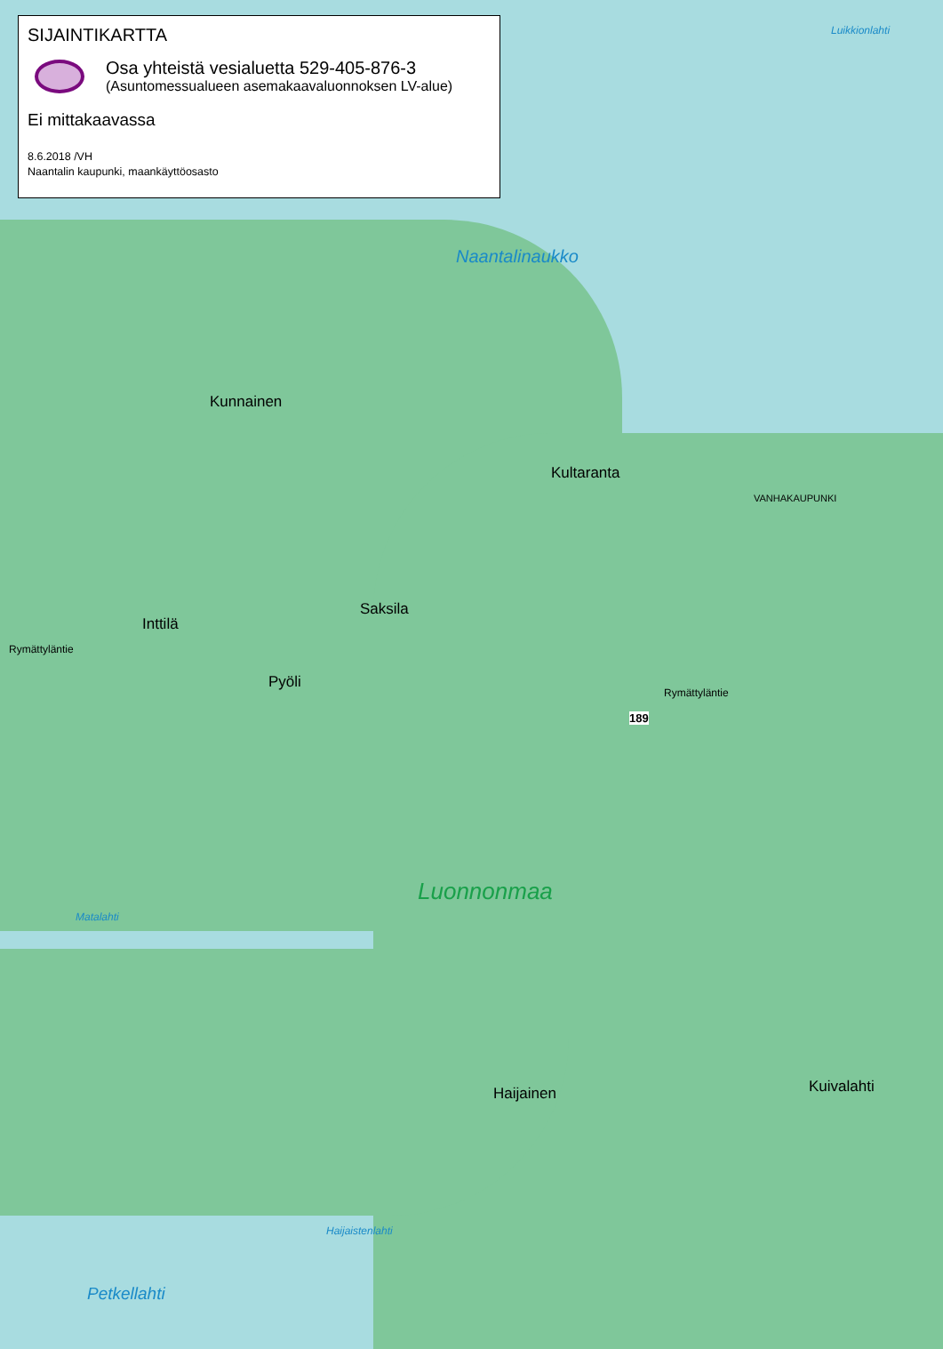SIJAINTIKARTTA
Osa yhteistä vesialuetta 529-405-876-3
(Asuntomessualueen asemakaavaluonnoksen LV-alue)
Ei mittakaavassa
8.6.2018 /VH
Naantalin kaupunki, maankäyttöosasto
Naantalinaukko
Kunnainen
Kultaranta
Saksila
Inttilä
Pyöli
Rymättyläntie
Rymättyläntie
189
Luonnonmaa
Matalahti
Haijainen Kuivalahti
Haijaistenlahti
Petkellahti
Luikkionlahti
VANHAKAUPUNKI